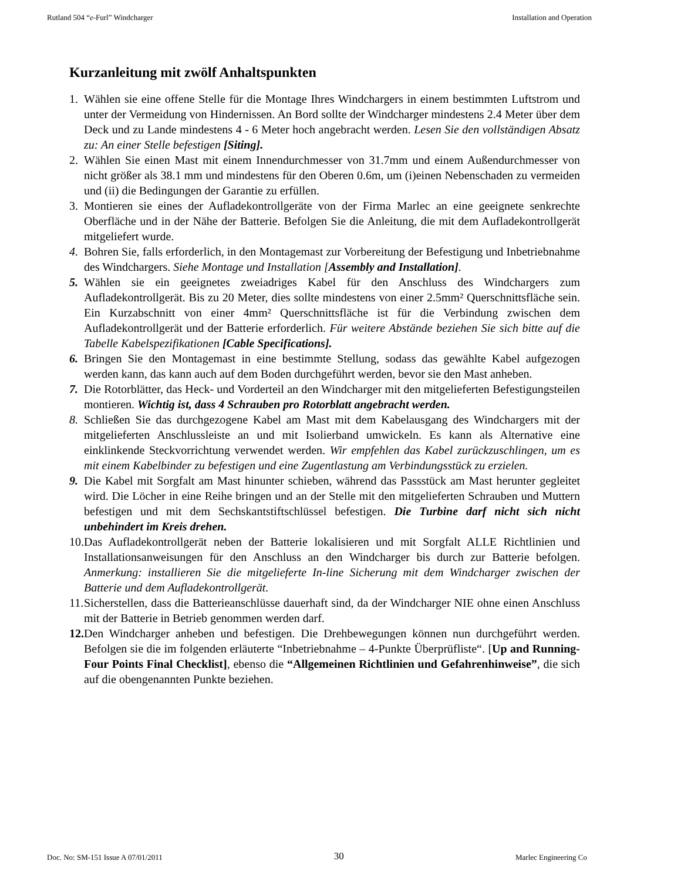Rutland 504 “e-Furl” Windcharger Installation and Operation
Kurzanleitung mit zwölf Anhaltspunkten
1. Wählen sie eine offene Stelle für die Montage Ihres Windchargers in einem bestimmten Luftstrom und unter der Vermeidung von Hindernissen. An Bord sollte der Windcharger mindestens 2.4 Meter über dem Deck und zu Lande mindestens 4 - 6 Meter hoch angebracht werden. Lesen Sie den vollständigen Absatz zu: An einer Stelle befestigen [Siting].
2. Wählen Sie einen Mast mit einem Innendurchmesser von 31.7mm und einem Außendurchmesser von nicht größer als 38.1 mm und mindestens für den Oberen 0.6m, um (i)einen Nebenschaden zu vermeiden und (ii) die Bedingungen der Garantie zu erfüllen.
3. Montieren sie eines der Aufladekontrollgeräte von der Firma Marlec an eine geeignete senkrechte Oberfläche und in der Nähe der Batterie. Befolgen Sie die Anleitung, die mit dem Aufladekontrollgerät mitgeliefert wurde.
4. Bohren Sie, falls erforderlich, in den Montagemast zur Vorbereitung der Befestigung und Inbetriebnahme des Windchargers. Siehe Montage und Installation [Assembly and Installation].
5. Wählen sie ein geeignetes zweiadriges Kabel für den Anschluss des Windchargers zum Aufladekontrollgerät. Bis zu 20 Meter, dies sollte mindestens von einer 2.5mm² Querschnittsfläche sein. Ein Kurzabschnitt von einer 4mm² Querschnittsfläche ist für die Verbindung zwischen dem Aufladekontrollgerät und der Batterie erforderlich. Für weitere Abstände beziehen Sie sich bitte auf die Tabelle Kabelspezifikationen [Cable Specifications].
6. Bringen Sie den Montagemast in eine bestimmte Stellung, sodass das gewählte Kabel aufgezogen werden kann, das kann auch auf dem Boden durchgeführt werden, bevor sie den Mast anheben.
7. Die Rotorblätter, das Heck- und Vorderteil an den Windcharger mit den mitgelieferten Befestigungsteilen montieren. Wichtig ist, dass 4 Schrauben pro Rotorblatt angebracht werden.
8. Schließen Sie das durchgezogene Kabel am Mast mit dem Kabelausgang des Windchargers mit der mitgelieferten Anschlussleiste an und mit Isolierband umwickeln. Es kann als Alternative eine einklinkende Steckvorrichtung verwendet werden. Wir empfehlen das Kabel zurückzuschlingen, um es mit einem Kabelbinder zu befestigen und eine Zugentlastung am Verbindungsstück zu erzielen.
9. Die Kabel mit Sorgfalt am Mast hinunter schieben, während das Passstück am Mast herunter gegleitet wird. Die Löcher in eine Reihe bringen und an der Stelle mit den mitgelieferten Schrauben und Muttern befestigen und mit dem Sechskantstiftschlüssel befestigen. Die Turbine darf nicht sich nicht unbehindert im Kreis drehen.
10. Das Aufladekontrollgerät neben der Batterie lokalisieren und mit Sorgfalt ALLE Richtlinien und Installationsanweisungen für den Anschluss an den Windcharger bis durch zur Batterie befolgen. Anmerkung: installieren Sie die mitgelieferte In-line Sicherung mit dem Windcharger zwischen der Batterie und dem Aufladekontrollgerät.
11. Sicherstellen, dass die Batterieanschlüsse dauerhaft sind, da der Windcharger NIE ohne einen Anschluss mit der Batterie in Betrieb genommen werden darf.
12. Den Windcharger anheben und befestigen. Die Drehbewegungen können nun durchgeführt werden. Befolgen sie die im folgenden erläuterte “Inbetriebnahme – 4-Punkte Überprüfliste“. [Up and Running- Four Points Final Checklist], ebenso die “Allgemeinen Richtlinien und Gefahrenhinweise”, die sich auf die obengenannten Punkte beziehen.
Doc. No: SM-151 Issue A 07/01/2011 30 Marlec Engineering Co